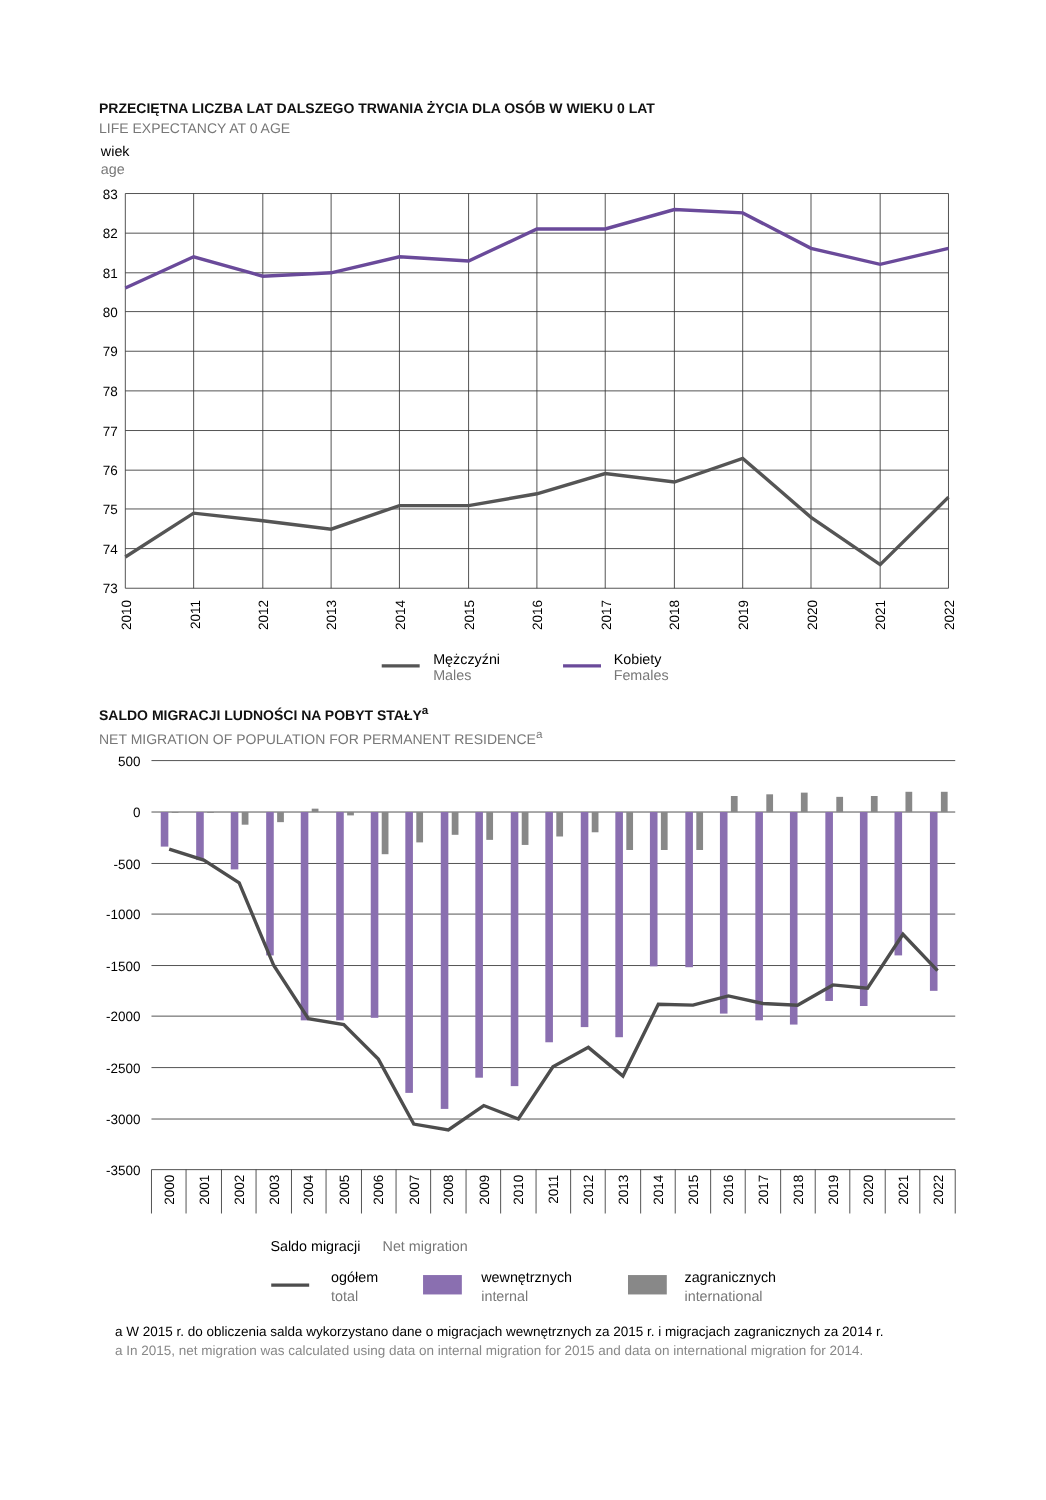PRZECIĘTNA LICZBA LAT DALSZEGO TRWANIA ŻYCIA DLA OSÓB W WIEKU 0 LAT
LIFE EXPECTANCY AT 0 AGE
wiek
age
83
82
81
80
79
78
77
76
75
74
73
2010
2011
2012
2013
2014
2015
2016
2017
2018
2019
2020
2021
2022
Mężczyźni
Males
Kobiety
Females
SALDO MIGRACJI LUDNOŚCI NA POBYT STAŁY<sup>a</sup>
NET MIGRATION OF POPULATION FOR PERMANENT RESIDENCE<sup>a</sup>
500
0
-500
-1000
-1500
-2000
-2500
-3000
-3500
2000
2001
2002
2003
2004
2005
2006
2007
2008
2009
2010
2011
2012
2013
2014
2015
2016
2017
2018
2019
2020
2021
2022
Saldo migracji
Net migration
ogółem
total
wewnętrznych
internal
zagranicznych
international
a W 2015 r. do obliczenia salda wykorzystano dane o migracjach wewnętrznych za 2015 r. i migracjach zagranicznych za 2014 r.
a In 2015, net migration was calculated using data on internal migration for 2015 and data on international migration for 2014.